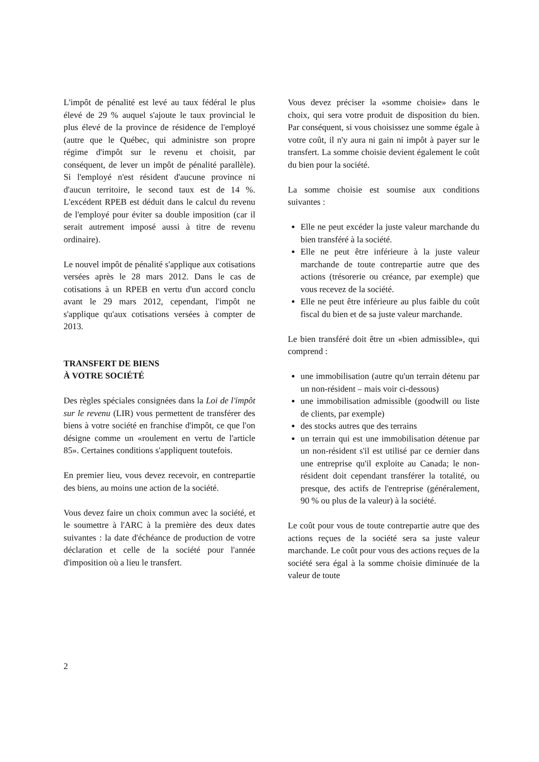L'impôt de pénalité est levé au taux fédéral le plus élevé de 29 % auquel s'ajoute le taux provincial le plus élevé de la province de résidence de l'employé (autre que le Québec, qui administre son propre régime d'impôt sur le revenu et choisit, par conséquent, de lever un impôt de pénalité parallèle). Si l'employé n'est résident d'aucune province ni d'aucun territoire, le second taux est de 14 %. L'excédent RPEB est déduit dans le calcul du revenu de l'employé pour éviter sa double imposition (car il serait autrement imposé aussi à titre de revenu ordinaire).
Le nouvel impôt de pénalité s'applique aux cotisations versées après le 28 mars 2012. Dans le cas de cotisations à un RPEB en vertu d'un accord conclu avant le 29 mars 2012, cependant, l'impôt ne s'applique qu'aux cotisations versées à compter de 2013.
TRANSFERT DE BIENS
À VOTRE SOCIÉTÉ
Des règles spéciales consignées dans la Loi de l'impôt sur le revenu (LIR) vous permettent de transférer des biens à votre société en franchise d'impôt, ce que l'on désigne comme un «roulement en vertu de l'article 85». Certaines conditions s'appliquent toutefois.
En premier lieu, vous devez recevoir, en contrepartie des biens, au moins une action de la société.
Vous devez faire un choix commun avec la société, et le soumettre à l'ARC à la première des deux dates suivantes : la date d'échéance de production de votre déclaration et celle de la société pour l'année d'imposition où a lieu le transfert.
Vous devez préciser la «somme choisie» dans le choix, qui sera votre produit de disposition du bien. Par conséquent, si vous choisissez une somme égale à votre coût, il n'y aura ni gain ni impôt à payer sur le transfert. La somme choisie devient également le coût du bien pour la société.
La somme choisie est soumise aux conditions suivantes :
Elle ne peut excéder la juste valeur marchande du bien transféré à la société.
Elle ne peut être inférieure à la juste valeur marchande de toute contrepartie autre que des actions (trésorerie ou créance, par exemple) que vous recevez de la société.
Elle ne peut être inférieure au plus faible du coût fiscal du bien et de sa juste valeur marchande.
Le bien transféré doit être un «bien admissible», qui comprend :
une immobilisation (autre qu'un terrain détenu par un non-résident – mais voir ci-dessous)
une immobilisation admissible (goodwill ou liste de clients, par exemple)
des stocks autres que des terrains
un terrain qui est une immobilisation détenue par un non-résident s'il est utilisé par ce dernier dans une entreprise qu'il exploite au Canada; le non-résident doit cependant transférer la totalité, ou presque, des actifs de l'entreprise (généralement, 90 % ou plus de la valeur) à la société.
Le coût pour vous de toute contrepartie autre que des actions reçues de la société sera sa juste valeur marchande. Le coût pour vous des actions reçues de la société sera égal à la somme choisie diminuée de la valeur de toute
2